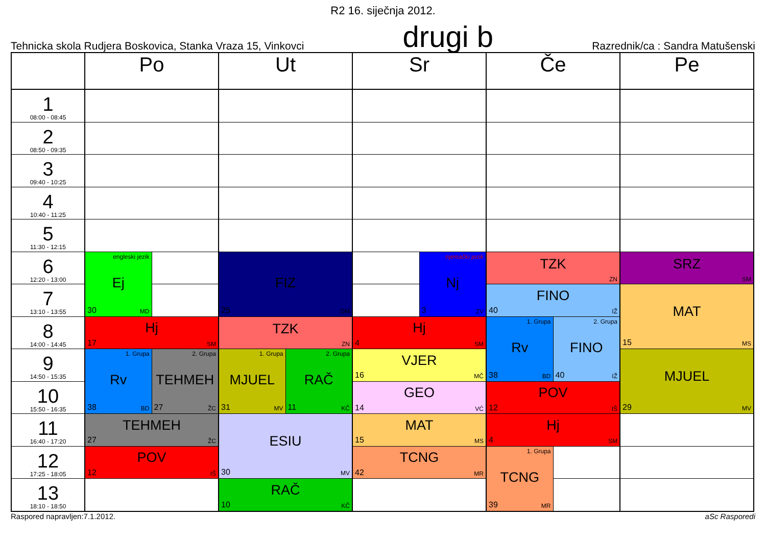R2 16. siječnja 2012.
Tehnicka skola Rudjera Boskovica, Stanka Vraza 15, Vinkovci drugi b Razrednik/ca : Sandra Matušenski
| | Po | | Ut | | Sr | | Če | | Pe |
| --- | --- | --- | --- | --- | --- | --- | --- | --- | --- |
| 1 08:00 - 08:45 | | | | | | | | | |
| 2 08:50 - 09:35 | | | | | | | | | |
| 3 09:40 - 10:25 | | | | | | | | | |
| 4 10:40 - 11:25 | | | | | | | | | |
| 5 11:30 - 12:15 | | | | | | | | | |
| 6 12:20 - 13:00 | engleski jezik Ej 30 MD | | FIZ 25 DM | | | njemački jezik Nj 3 ZV | TZK ZN | | SRZ SM |
| 7 13:10 - 13:55 | | | | | | | FINO 40 IŽ | | MAT 15 MS |
| 8 14:00 - 14:45 | Hj 17 SM | | TZK ZN | | Hj 4 SM | | 1. Grupa Rv 38 BD | 2. Grupa FINO 40 IŽ | |
| 9 14:50 - 15:35 | 1. Grupa Rv 38 BD | 2. Grupa TEHMEH 27 ŽC | 1. Grupa MJUEL 31 MV | 2. Grupa RAČ 11 KČ | VJER 16 MČ | | | | MJUEL 29 MV |
| 10 15:50 - 16:35 | | | | | GEO 14 VĆ | | POV 12 IŠ | | |
| 11 16:40 - 17:20 | TEHMEH 27 ŽC | | ESIU 30 MV | | MAT 15 MS | | Hj 4 SM | | |
| 12 17:25 - 18:05 | POV 12 IŠ | | | | TCNG 42 MR | | 1. Grupa TCNG 39 MR | | |
| 13 18:10 - 18:50 | | | RAČ 10 KČ | | | | | | |
Raspored napravljen:7.1.2012. aSc Rasporedi